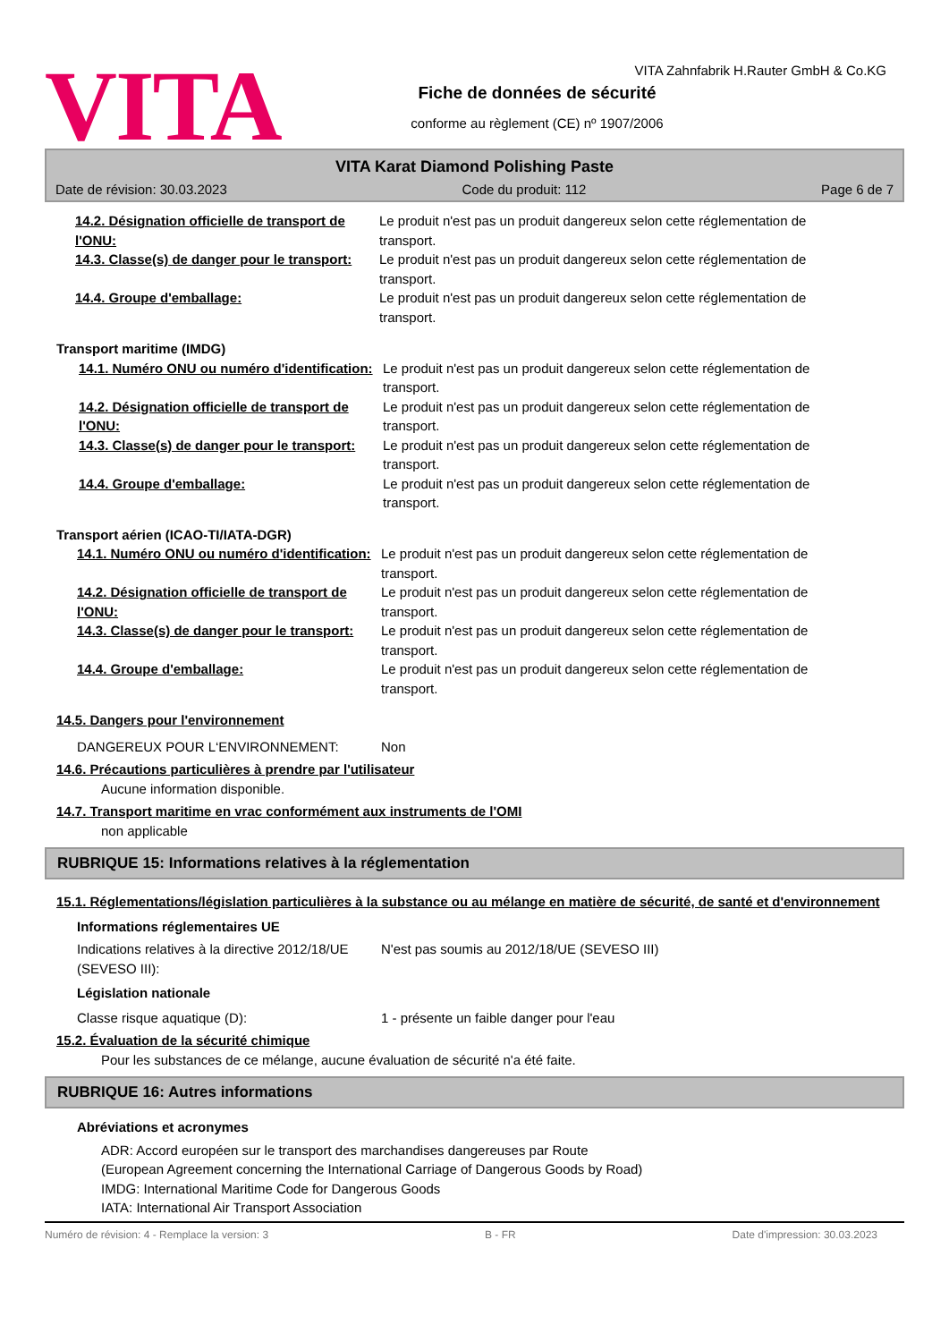VITA
VITA Zahnfabrik H.Rauter GmbH & Co.KG
Fiche de données de sécurité
conforme au règlement (CE) nº 1907/2006
VITA Karat Diamond Polishing Paste
Date de révision: 30.03.2023 Code du produit: 112 Page 6 de 7
14.2. Désignation officielle de transport de l'ONU:
Le produit n'est pas un produit dangereux selon cette réglementation de transport.
14.3. Classe(s) de danger pour le transport:
Le produit n'est pas un produit dangereux selon cette réglementation de transport.
14.4. Groupe d'emballage: Le produit n'est pas un produit dangereux selon cette réglementation de transport.
Transport maritime (IMDG)
14.1. Numéro ONU ou numéro d'identification:
Le produit n'est pas un produit dangereux selon cette réglementation de transport.
14.2. Désignation officielle de transport de l'ONU:
Le produit n'est pas un produit dangereux selon cette réglementation de transport.
14.3. Classe(s) de danger pour le transport:
Le produit n'est pas un produit dangereux selon cette réglementation de transport.
14.4. Groupe d'emballage: Le produit n'est pas un produit dangereux selon cette réglementation de transport.
Transport aérien (ICAO-TI/IATA-DGR)
14.1. Numéro ONU ou numéro d'identification:
Le produit n'est pas un produit dangereux selon cette réglementation de transport.
14.2. Désignation officielle de transport de l'ONU:
Le produit n'est pas un produit dangereux selon cette réglementation de transport.
14.3. Classe(s) de danger pour le transport:
Le produit n'est pas un produit dangereux selon cette réglementation de transport.
14.4. Groupe d'emballage: Le produit n'est pas un produit dangereux selon cette réglementation de transport.
14.5. Dangers pour l'environnement
DANGEREUX POUR L‘ENVIRONNEMENT: Non
14.6. Précautions particulières à prendre par l'utilisateur
Aucune information disponible.
14.7. Transport maritime en vrac conformément aux instruments de l'OMI
non applicable
RUBRIQUE 15: Informations relatives à la réglementation
15.1. Réglementations/législation particulières à la substance ou au mélange en matière de sécurité, de santé et d'environnement
Informations réglementaires UE
Indications relatives à la directive 2012/18/UE (SEVESO III):
N'est pas soumis au 2012/18/UE (SEVESO III)
Législation nationale
Classe risque aquatique (D): 1 - présente un faible danger pour l'eau
15.2. Évaluation de la sécurité chimique
Pour les substances de ce mélange, aucune évaluation de sécurité n'a été faite.
RUBRIQUE 16: Autres informations
Abréviations et acronymes
ADR: Accord européen sur le transport des marchandises dangereuses par Route
(European Agreement concerning the International Carriage of Dangerous Goods by Road)
IMDG: International Maritime Code for Dangerous Goods
IATA: International Air Transport Association
Numéro de révision: 4 - Remplace la version: 3 B - FR Date d'impression: 30.03.2023